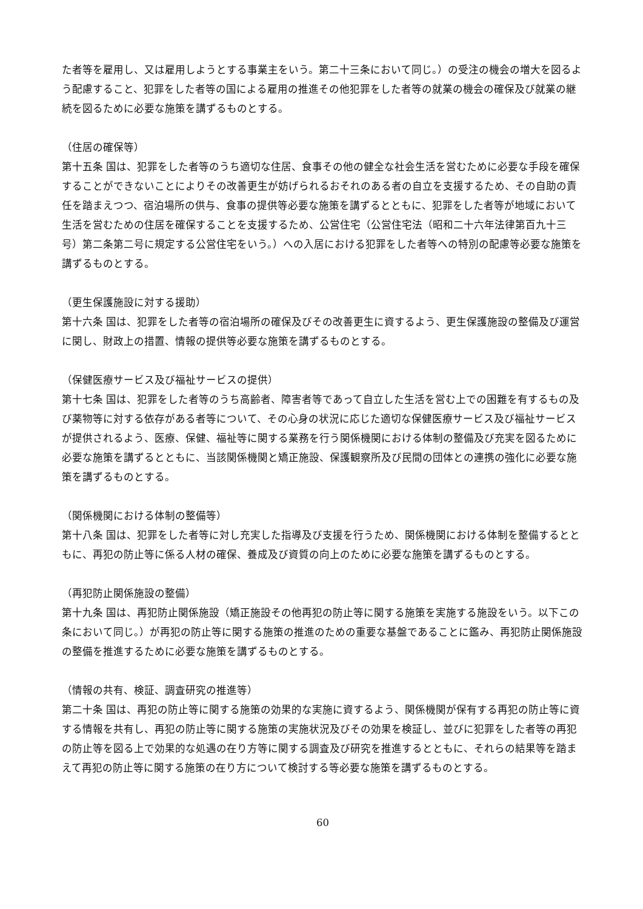た者等を雇用し、又は雇用しようとする事業主をいう。第二十三条において同じ。）の受注の機会の増大を図るよう配慮すること、犯罪をした者等の国による雇用の推進その他犯罪をした者等の就業の機会の確保及び就業の継続を図るために必要な施策を講ずるものとする。
（住居の確保等）
第十五条 国は、犯罪をした者等のうち適切な住居、食事その他の健全な社会生活を営むために必要な手段を確保することができないことによりその改善更生が妨げられるおそれのある者の自立を支援するため、その自助の責任を踏まえつつ、宿泊場所の供与、食事の提供等必要な施策を講ずるとともに、犯罪をした者等が地域において生活を営むための住居を確保することを支援するため、公営住宅（公営住宅法（昭和二十六年法律第百九十三号）第二条第二号に規定する公営住宅をいう。）への入居における犯罪をした者等への特別の配慮等必要な施策を講ずるものとする。
（更生保護施設に対する援助）
第十六条 国は、犯罪をした者等の宿泊場所の確保及びその改善更生に資するよう、更生保護施設の整備及び運営に関し、財政上の措置、情報の提供等必要な施策を講ずるものとする。
（保健医療サービス及び福祉サービスの提供）
第十七条 国は、犯罪をした者等のうち高齢者、障害者等であって自立した生活を営む上での困難を有するもの及び薬物等に対する依存がある者等について、その心身の状況に応じた適切な保健医療サービス及び福祉サービスが提供されるよう、医療、保健、福祉等に関する業務を行う関係機関における体制の整備及び充実を図るために必要な施策を講ずるとともに、当該関係機関と矯正施設、保護観察所及び民間の団体との連携の強化に必要な施策を講ずるものとする。
（関係機関における体制の整備等）
第十八条 国は、犯罪をした者等に対し充実した指導及び支援を行うため、関係機関における体制を整備するとともに、再犯の防止等に係る人材の確保、養成及び資質の向上のために必要な施策を講ずるものとする。
（再犯防止関係施設の整備）
第十九条 国は、再犯防止関係施設（矯正施設その他再犯の防止等に関する施策を実施する施設をいう。以下この条において同じ。）が再犯の防止等に関する施策の推進のための重要な基盤であることに鑑み、再犯防止関係施設の整備を推進するために必要な施策を講ずるものとする。
（情報の共有、検証、調査研究の推進等）
第二十条 国は、再犯の防止等に関する施策の効果的な実施に資するよう、関係機関が保有する再犯の防止等に資する情報を共有し、再犯の防止等に関する施策の実施状況及びその効果を検証し、並びに犯罪をした者等の再犯の防止等を図る上で効果的な処遇の在り方等に関する調査及び研究を推進するとともに、それらの結果等を踏まえて再犯の防止等に関する施策の在り方について検討する等必要な施策を講ずるものとする。
60